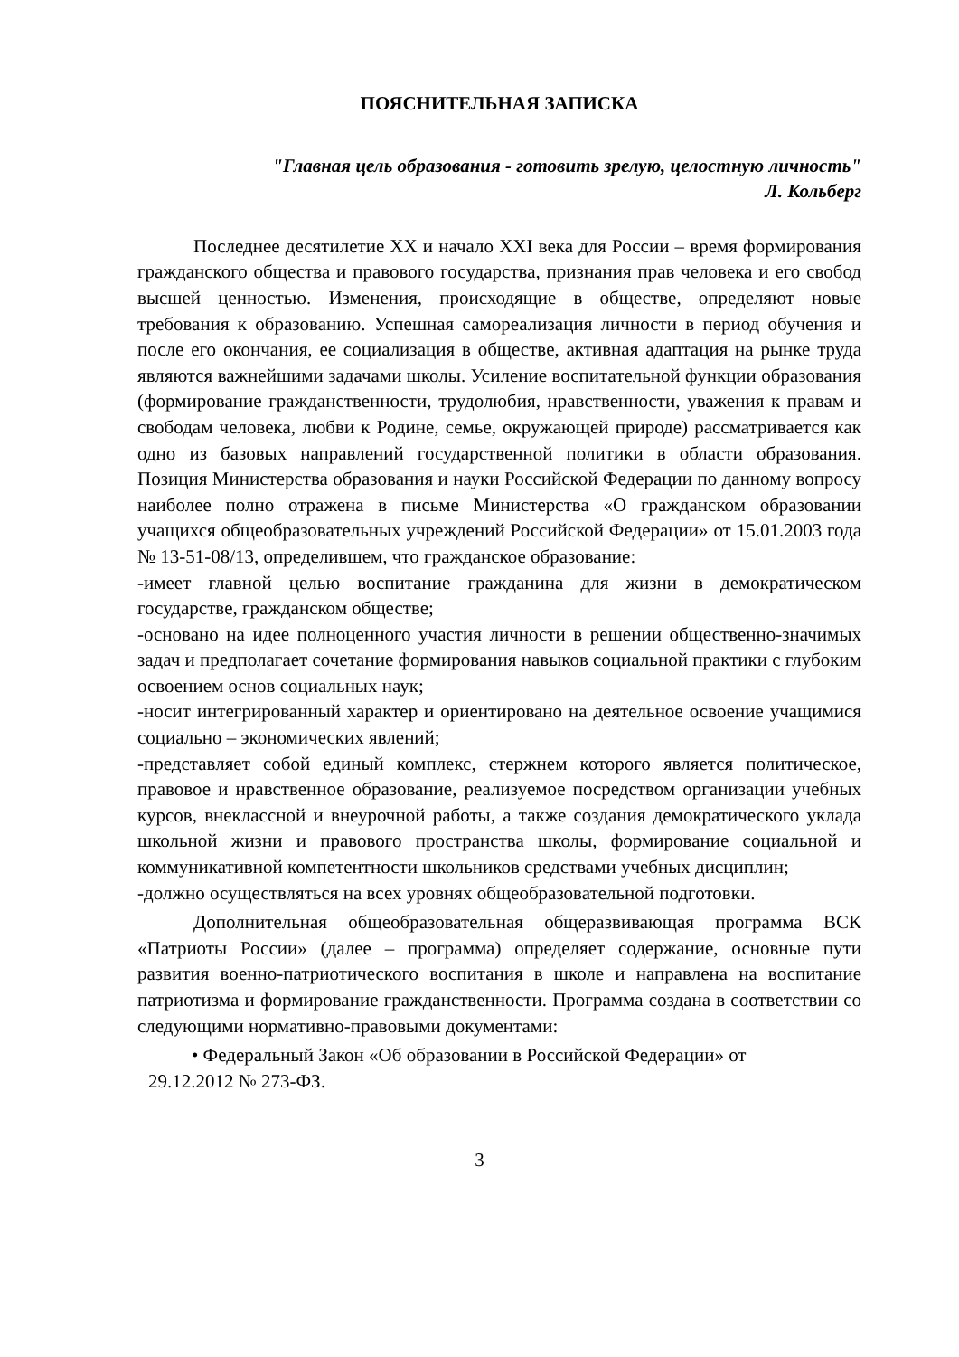ПОЯСНИТЕЛЬНАЯ ЗАПИСКА
"Главная цель образования - готовить зрелую, целостную личность"
Л. Кольберг
Последнее десятилетие XX и начало XXI века для России – время формирования гражданского общества и правового государства, признания прав человека и его свобод высшей ценностью. Изменения, происходящие в обществе, определяют новые требования к образованию. Успешная самореализация личности в период обучения и после его окончания, ее социализация в обществе, активная адаптация на рынке труда являются важнейшими задачами школы. Усиление воспитательной функции образования (формирование гражданственности, трудолюбия, нравственности, уважения к правам и свободам человека, любви к Родине, семье, окружающей природе) рассматривается как одно из базовых направлений государственной политики в области образования. Позиция Министерства образования и науки Российской Федерации по данному вопросу наиболее полно отражена в письме Министерства «О гражданском образовании учащихся общеобразовательных учреждений Российской Федерации» от 15.01.2003 года № 13-51-08/13, определившем, что гражданское образование:
-имеет главной целью воспитание гражданина для жизни в демократическом государстве, гражданском обществе;
-основано на идее полноценного участия личности в решении общественно-значимых задач и предполагает сочетание формирования навыков социальной практики с глубоким освоением основ социальных наук;
-носит интегрированный характер и ориентировано на деятельное освоение учащимися социально – экономических явлений;
-представляет собой единый комплекс, стержнем которого является политическое, правовое и нравственное образование, реализуемое посредством организации учебных курсов, внеклассной и внеурочной работы, а также создания демократического уклада школьной жизни и правового пространства школы, формирование социальной и коммуникативной компетентности школьников средствами учебных дисциплин;
-должно осуществляться на всех уровнях общеобразовательной подготовки.
Дополнительная общеобразовательная общеразвивающая программа ВСК «Патриоты России» (далее – программа) определяет содержание, основные пути развития военно-патриотического воспитания в школе и направлена на воспитание патриотизма и формирование гражданственности. Программа создана в соответствии со следующими нормативно-правовыми документами:
• Федеральный Закон «Об образовании в Российской Федерации» от
29.12.2012 № 273-ФЗ.
3